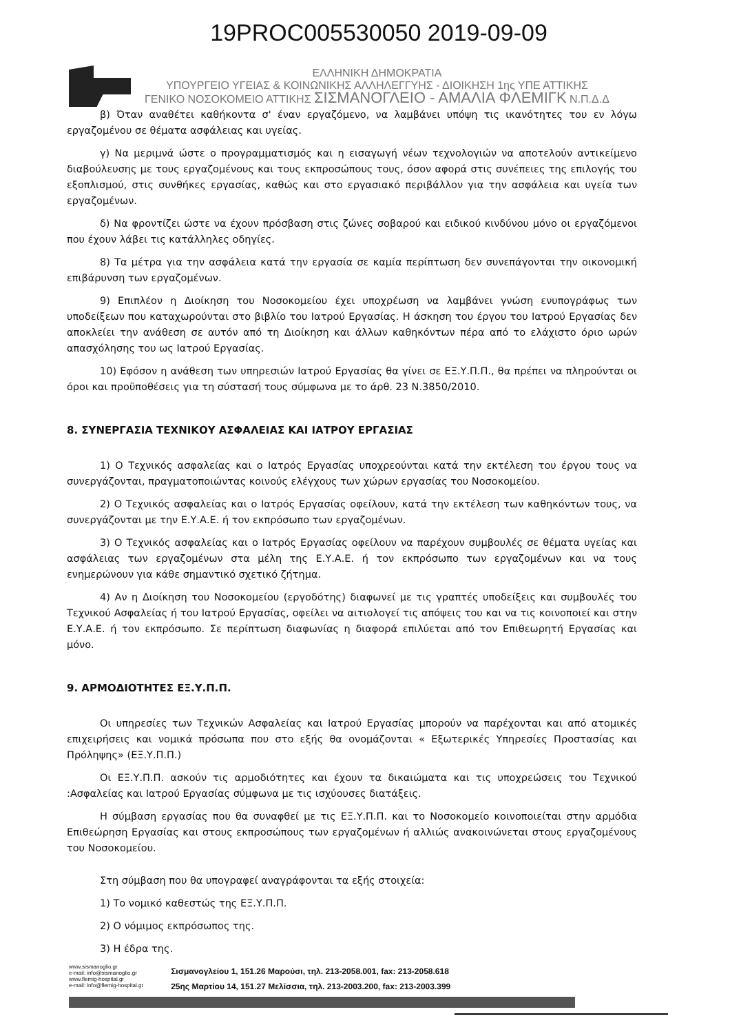19PROC005530050 2019-09-09
ΕΛΛΗΝΙΚΗ ΔΗΜΟΚΡΑΤΙΑ
ΥΠΟΥΡΓΕΙΟ ΥΓΕΙΑΣ & ΚΟΙΝΩΝΙΚΗΣ ΑΛΛΗΛΕΓΓΥΗΣ - ΔΙΟΙΚΗΣΗ 1ης ΥΠΕ ΑΤΤΙΚΗΣ
ΓΕΝΙΚΟ ΝΟΣΟΚΟΜΕΙΟ ΑΤΤΙΚΗΣ ΣΙΣΜΑΝΟΓΛΕΙΟ - ΑΜΑΛΙΑ ΦΛΕΜΙΓΚ Ν.Π.Δ.Δ
β) Όταν αναθέτει καθήκοντα σ' έναν εργαζόμενο, να λαμβάνει υπόψη τις ικανότητες του εν λόγω εργαζομένου σε θέματα ασφάλειας και υγείας.
γ) Να μεριμνά ώστε ο προγραμματισμός και η εισαγωγή νέων τεχνολογιών να αποτελούν αντικείμενο διαβούλευσης με τους εργαζομένους και τους εκπροσώπους τους, όσον αφορά στις συνέπειες της επιλογής του εξοπλισμού, στις συνθήκες εργασίας, καθώς και στο εργασιακό περιβάλλον για την ασφάλεια και υγεία των εργαζομένων.
δ) Να φροντίζει ώστε να έχουν πρόσβαση στις ζώνες σοβαρού και ειδικού κινδύνου μόνο οι εργαζόμενοι που έχουν λάβει τις κατάλληλες οδηγίες.
8) Τα μέτρα για την ασφάλεια κατά την εργασία σε καμία περίπτωση δεν συνεπάγονται την οικονομική επιβάρυνση των εργαζομένων.
9) Επιπλέον η Διοίκηση του Νοσοκομείου έχει υποχρέωση να λαμβάνει γνώση ενυπογράφως των υποδείξεων που καταχωρούνται στο βιβλίο του Ιατρού Εργασίας. Η άσκηση του έργου του Ιατρού Εργασίας δεν αποκλείει την ανάθεση σε αυτόν από τη Διοίκηση και άλλων καθηκόντων πέρα από το ελάχιστο όριο ωρών απασχόλησης του ως Ιατρού Εργασίας.
10) Εφόσον η ανάθεση των υπηρεσιών Ιατρού Εργασίας θα γίνει σε ΕΞ.Υ.Π.Π., θα πρέπει να πληρούνται οι όροι και προϋποθέσεις για τη σύστασή τους σύμφωνα με το άρθ. 23 Ν.3850/2010.
8. ΣΥΝΕΡΓΑΣΙΑ ΤΕΧΝΙΚΟΥ ΑΣΦΑΛΕΙΑΣ ΚΑΙ ΙΑΤΡΟΥ ΕΡΓΑΣΙΑΣ
1) Ο Τεχνικός ασφαλείας και ο Ιατρός Εργασίας υποχρεούνται κατά την εκτέλεση του έργου τους να συνεργάζονται, πραγματοποιώντας κοινούς ελέγχους των χώρων εργασίας του Νοσοκομείου.
2) Ο Τεχνικός ασφαλείας και ο Ιατρός Εργασίας οφείλουν, κατά την εκτέλεση των καθηκόντων τους, να συνεργάζονται με την Ε.Υ.Α.Ε. ή τον εκπρόσωπο των εργαζομένων.
3) Ο Τεχνικός ασφαλείας και ο Ιατρός Εργασίας οφείλουν να παρέχουν συμβουλές σε θέματα υγείας και ασφάλειας των εργαζομένων στα μέλη της Ε.Υ.Α.Ε. ή τον εκπρόσωπο των εργαζομένων και να τους ενημερώνουν για κάθε σημαντικό σχετικό ζήτημα.
4) Αν η Διοίκηση του Νοσοκομείου (εργοδότης) διαφωνεί με τις γραπτές υποδείξεις και συμβουλές του Τεχνικού Ασφαλείας ή του Ιατρού Εργασίας, οφείλει να αιτιολογεί τις απόψεις του και να τις κοινοποιεί και στην Ε.Υ.Α.Ε. ή τον εκπρόσωπο. Σε περίπτωση διαφωνίας η διαφορά επιλύεται από τον Επιθεωρητή Εργασίας και μόνο.
9. ΑΡΜΟΔΙΟΤΗΤΕΣ ΕΞ.Υ.Π.Π.
Οι υπηρεσίες των Τεχνικών Ασφαλείας και Ιατρού Εργασίας μπορούν να παρέχονται και από ατομικές επιχειρήσεις και νομικά πρόσωπα που στο εξής θα ονομάζονται « Εξωτερικές Υπηρεσίες Προστασίας και Πρόληψης» (ΕΞ.Υ.Π.Π.)
Οι ΕΞ.Υ.Π.Π. ασκούν τις αρμοδιότητες και έχουν τα δικαιώματα και τις υποχρεώσεις του Τεχνικού :Ασφαλείας και Ιατρού Εργασίας σύμφωνα με τις ισχύουσες διατάξεις.
Η σύμβαση εργασίας που θα συναφθεί με τις ΕΞ.Υ.Π.Π. και το Νοσοκομείο κοινοποιείται στην αρμόδια Επιθεώρηση Εργασίας και στους εκπροσώπους των εργαζομένων ή αλλιώς ανακοινώνεται στους εργαζομένους του Νοσοκομείου.
Στη σύμβαση που θα υπογραφεί αναγράφονται τα εξής στοιχεία:
1) Το νομικό καθεστώς της ΕΞ.Υ.Π.Π.
2) Ο νόμιμος εκπρόσωπος της.
3) Η έδρα της.
www.sismanoglio.gr
e-mail: info@sismanoglio.gr
www.flemig-hospital.gr
e-mail: info@flemig-hospital.gr
Σισμανογλείου 1, 151.26 Μαρούσι, τηλ. 213-2058.001, fax: 213-2058.618
25ης Μαρτίου 14, 151.27 Μελίσσια, τηλ. 213-2003.200, fax: 213-2003.399